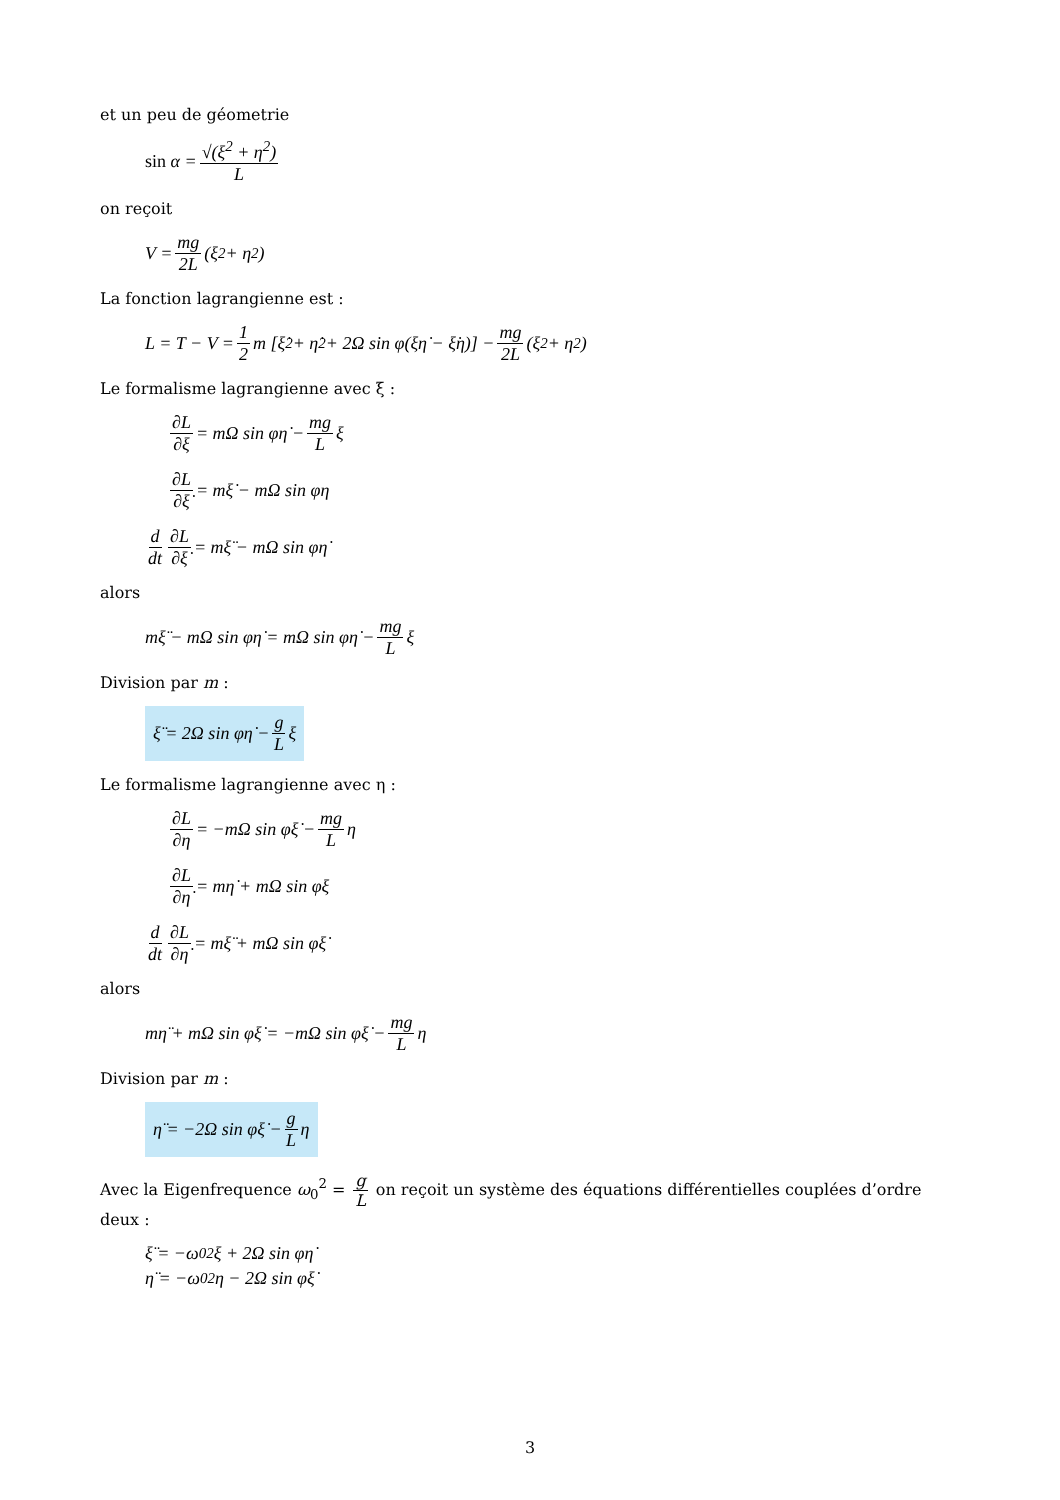et un peu de géometrie
sin α = √(ξ<sup>2</sup> + η<sup>2</sup>) L
on reçoit
V = mg 2L (ξ<sup>2</sup> + η<sup>2</sup>)
La fonction lagrangienne est :
L = T − V = 1 2 m [ξ̇<sup>2</sup> + η̇<sup>2</sup> + 2Ω sin φ(ξη̇ − ξ̇η)] − mg 2L (ξ<sup>2</sup> + η<sup>2</sup>)
Le formalisme lagrangienne avec ξ :
∂L ∂ξ = mΩ sin φη̇ − mg L ξ
∂L ∂ξ̇ = mξ̇ − mΩ sin φη
d dt ∂L ∂ξ̇ = mξ̈ − mΩ sin φη̇
alors
mξ̈ − mΩ sin φη̇ = mΩ sin φη̇ − mg L ξ
Division par m :
ξ̈ = 2Ω sin φη̇ − g L ξ
Le formalisme lagrangienne avec η :
∂L ∂η = −mΩ sin φξ̇ − mg L η
∂L ∂η̇ = mη̇ + mΩ sin φξ
d dt ∂L ∂η̇ = mξ̈ + mΩ sin φξ̇
alors
mη̈ + mΩ sin φξ̇ = −mΩ sin φξ̇ − mg L η
Division par m :
η̈ = −2Ω sin φξ̇ − g L η
Avec la Eigenfrequence ω<sub>0</sub><sup>2</sup> = g L on reçoit un système des équations différentielles couplées d’ordre deux :
ξ̈ = −ω<sub>0</sub><sup>2</sup>ξ + 2Ω sin φη̇
η̈ = −ω<sub>0</sub><sup>2</sup>η − 2Ω sin φξ̇
3